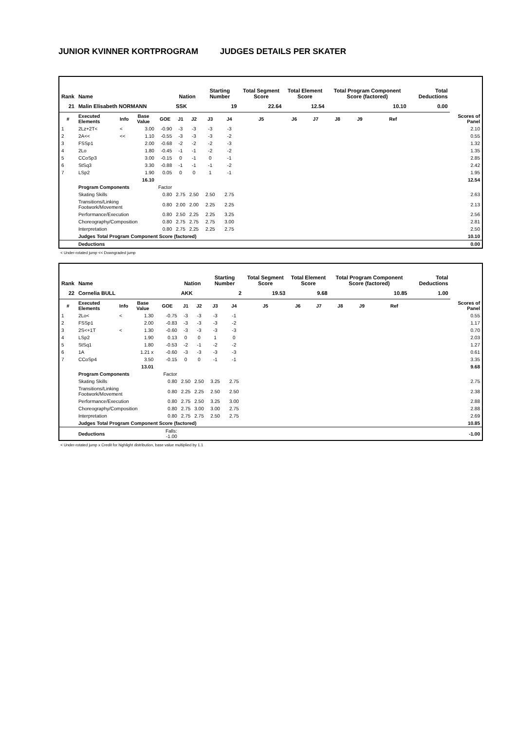JUNIOR KVINNER KORTPROGRAM JUDGES DETAILS PER SKATER
| Rank | Name | | | | Nation | | Starting Number | | Total Segment Score | Total Element Score | | Total Program Component Score (factored) | | | | Total Deductions | |
| 21 | Malin Elisabeth NORMANN | | | | SSK | | 19 | | 22.64 | 12.54 | | 10.10 | | | | 0.00 | |
| # | Executed Elements | Info | Base Value | GOE | J1 | J2 | J3 | J4 | J5 | J6 | J7 | J8 | J9 | Ref | | | Scores of Panel |
| 1 | 2Lz+2T< | < | 3.00 | -0.90 | -3 | -3 | -3 | -3 | | | | | | | | | 2.10 |
| 2 | 2A<< | << | 1.10 | -0.55 | -3 | -3 | -3 | -2 | | | | | | | | | 0.55 |
| 3 | FSSp1 | | 2.00 | -0.68 | -2 | -2 | -2 | -3 | | | | | | | | | 1.32 |
| 4 | 2Lo | | 1.80 | -0.45 | -1 | -1 | -2 | -2 | | | | | | | | | 1.35 |
| 5 | CCoSp3 | | 3.00 | -0.15 | 0 | -1 | 0 | -1 | | | | | | | | | 2.85 |
| 6 | StSq3 | | 3.30 | -0.88 | -1 | -1 | -1 | -2 | | | | | | | | | 2.42 |
| 7 | LSp2 | | 1.90 | 0.05 | 0 | 0 | 1 | -1 | | | | | | | | | 1.95 |
| | | | 16.10 | | | | | | | | | | | | | | 12.54 |
| | Program Components | | | Factor | | | | | | | | | | | | | |
| | Skating Skills | | | 0.80 | 2.75 | 2.50 | 2.50 | 2.75 | | | | | | | | | 2.63 |
| | Transitions/Linking Footwork/Movement | | | 0.80 | 2.00 | 2.00 | 2.25 | 2.25 | | | | | | | | | 2.13 |
| | Performance/Execution | | | 0.80 | 2.50 | 2.25 | 2.25 | 3.25 | | | | | | | | | 2.56 |
| | Choreography/Composition | | | 0.80 | 2.75 | 2.75 | 2.75 | 3.00 | | | | | | | | | 2.81 |
| | Interpretation | | | 0.80 | 2.75 | 2.25 | 2.25 | 2.75 | | | | | | | | | 2.50 |
| | Judges Total Program Component Score (factored) | | | | | | | | | | | | | | | | 10.10 |
| | Deductions | | | | | | | | | | | | | | | | 0.00 |
< Under-rotated jump << Downgraded jump
| Rank | Name | | | | Nation | | Starting Number | | Total Segment Score | Total Element Score | | Total Program Component Score (factored) | | | | Total Deductions | |
| 22 | Cornelia BULL | | | | AKK | | 2 | | 19.53 | 9.68 | | 10.85 | | | | 1.00 | |
| # | Executed Elements | Info | Base Value | GOE | J1 | J2 | J3 | J4 | J5 | J6 | J7 | J8 | J9 | Ref | | | Scores of Panel |
| 1 | 2Lo< | < | 1.30 | -0.75 | -3 | -3 | -3 | -1 | | | | | | | | | 0.55 |
| 2 | FSSp1 | | 2.00 | -0.83 | -3 | -3 | -3 | -2 | | | | | | | | | 1.17 |
| 3 | 2S<+1T | < | 1.30 | -0.60 | -3 | -3 | -3 | -3 | | | | | | | | | 0.70 |
| 4 | LSp2 | | 1.90 | 0.13 | 0 | 0 | 1 | 0 | | | | | | | | | 2.03 |
| 5 | StSq1 | | 1.80 | -0.53 | -2 | -1 | -2 | -2 | | | | | | | | | 1.27 |
| 6 | 1A | | 1.21 x | -0.60 | -3 | -3 | -3 | -3 | | | | | | | | | 0.61 |
| 7 | CCoSp4 | | 3.50 | -0.15 | 0 | 0 | -1 | -1 | | | | | | | | | 3.35 |
| | | | 13.01 | | | | | | | | | | | | | | 9.68 |
| | Program Components | | | Factor | | | | | | | | | | | | | |
| | Skating Skills | | | 0.80 | 2.50 | 2.50 | 3.25 | 2.75 | | | | | | | | | 2.75 |
| | Transitions/Linking Footwork/Movement | | | 0.80 | 2.25 | 2.25 | 2.50 | 2.50 | | | | | | | | | 2.38 |
| | Performance/Execution | | | 0.80 | 2.75 | 2.50 | 3.25 | 3.00 | | | | | | | | | 2.88 |
| | Choreography/Composition | | | 0.80 | 2.75 | 3.00 | 3.00 | 2.75 | | | | | | | | | 2.88 |
| | Interpretation | | | 0.80 | 2.75 | 2.75 | 2.50 | 2.75 | | | | | | | | | 2.69 |
| | Judges Total Program Component Score (factored) | | | | | | | | | | | | | | | | 10.85 |
| | Deductions | | | Falls: -1.00 | | | | | | | | | | | | | -1.00 |
< Under-rotated jump x Credit for highlight distribution, base value multiplied by 1.1